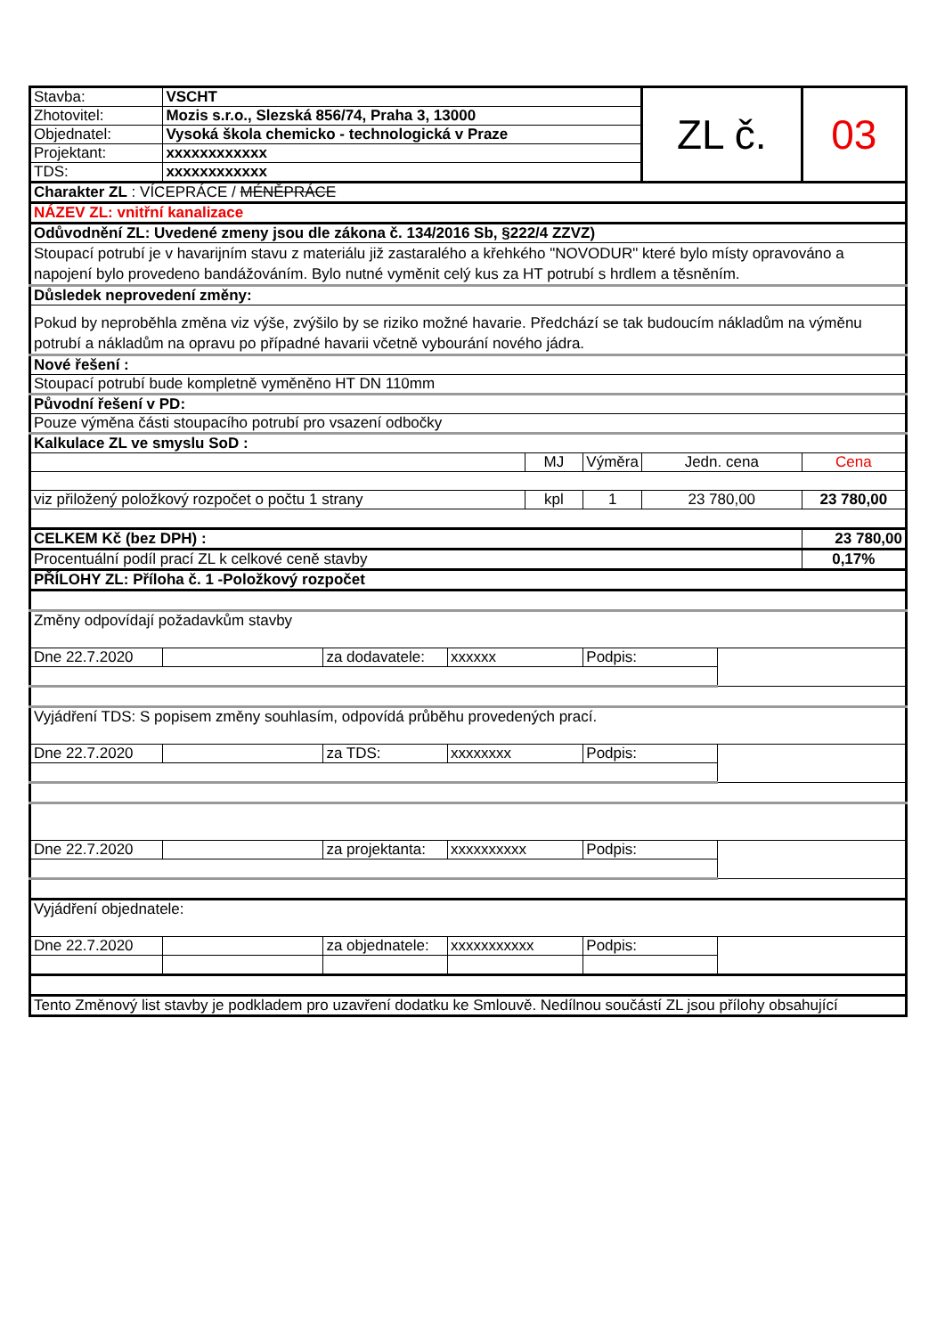| Stavba: | VSCHT | | | | | ZL č. | | 03 |
| Zhotovitel: | Mozis s.r.o., Slezská 856/74, Praha 3, 13000 | | | | | | | |
| Objednatel: | Vysoká škola chemicko - technologická v Praze | | | | | | | |
| Projektant: | xxxxxxxxxxxx | | | | | | | |
| TDS: | xxxxxxxxxxxx | | | | | | | |
| Charakter ZL : VÍCEPRÁCE / MÉNĚPRÁCE | | | | | | | | |
| NÁZEV ZL: vnitřní kanalizace | | | | | | | | |
| Odůvodnění ZL: Uvedené zmeny jsou dle zákona č. 134/2016 Sb, §222/4 ZZVZ) | | | | | | | | |
| Stoupací potrubí je v havarijním stavu z materiálu již zastaralého a křehkého "NOVODUR" které bylo místy opravováno a napojení bylo provedeno bandážováním. Bylo nutné vyměnit celý kus za HT potrubí s hrdlem a těsněním. | | | | | | | | |
| Důsledek neprovedení změny: | | | | | | | | |
| Pokud by neproběhla změna viz výše, zvýšilo by se riziko možné havarie. Předchází se tak budoucím nákladům na výměnu potrubí a nákladům na opravu po případné havarii včetně vybourání nového jádra. | | | | | | | | |
| Nové řešení : | | | | | | | | |
| Stoupací potrubí bude kompletně vyměněno HT DN 110mm | | | | | | | | |
| Původní řešení v PD: | | | | | | | | |
| Pouze výměna části stoupacího potrubí pro vsazení odbočky | | | | | | | | |
| Kalkulace ZL ve smyslu SoD : | | | | | | | | |
| | | | | MJ | Výměra | Jedn. cena | | Cena |
| viz přiložený položkový rozpočet o počtu 1 strany | | | | kpl | 1 | 23 780,00 | | 23 780,00 |
| CELKEM Kč (bez DPH) : | | | | | | | | 23 780,00 |
| Procentuální podíl prací ZL k celkové ceně stavby | | | | | | | | 0,17% |
| PŘÍLOHY ZL: Příloha č. 1 -Položkový rozpočet | | | | | | | | |
| Změny odpovídají požadavkům stavby | | | | | | | | |
| Dne 22.7.2020 | | za dodavatele: | xxxxxx | | Podpis: | | | |
| Vyjádření TDS: S popisem změny souhlasím, odpovídá průběhu provedených prací. | | | | | | | | |
| Dne 22.7.2020 | | za TDS: | xxxxxxxx | | Podpis: | | | |
| Dne 22.7.2020 | | za projektanta: | xxxxxxxxxx | | Podpis: | | | |
| Vyjádření objednatele: | | | | | | | | |
| Dne 22.7.2020 | | za objednatele: | xxxxxxxxxxx | | Podpis: | | | |
| Tento Změnový list stavby je podkladem pro uzavření dodatku ke Smlouvě. Nedílnou součástí ZL jsou přílohy obsahující | | | | | | | | |